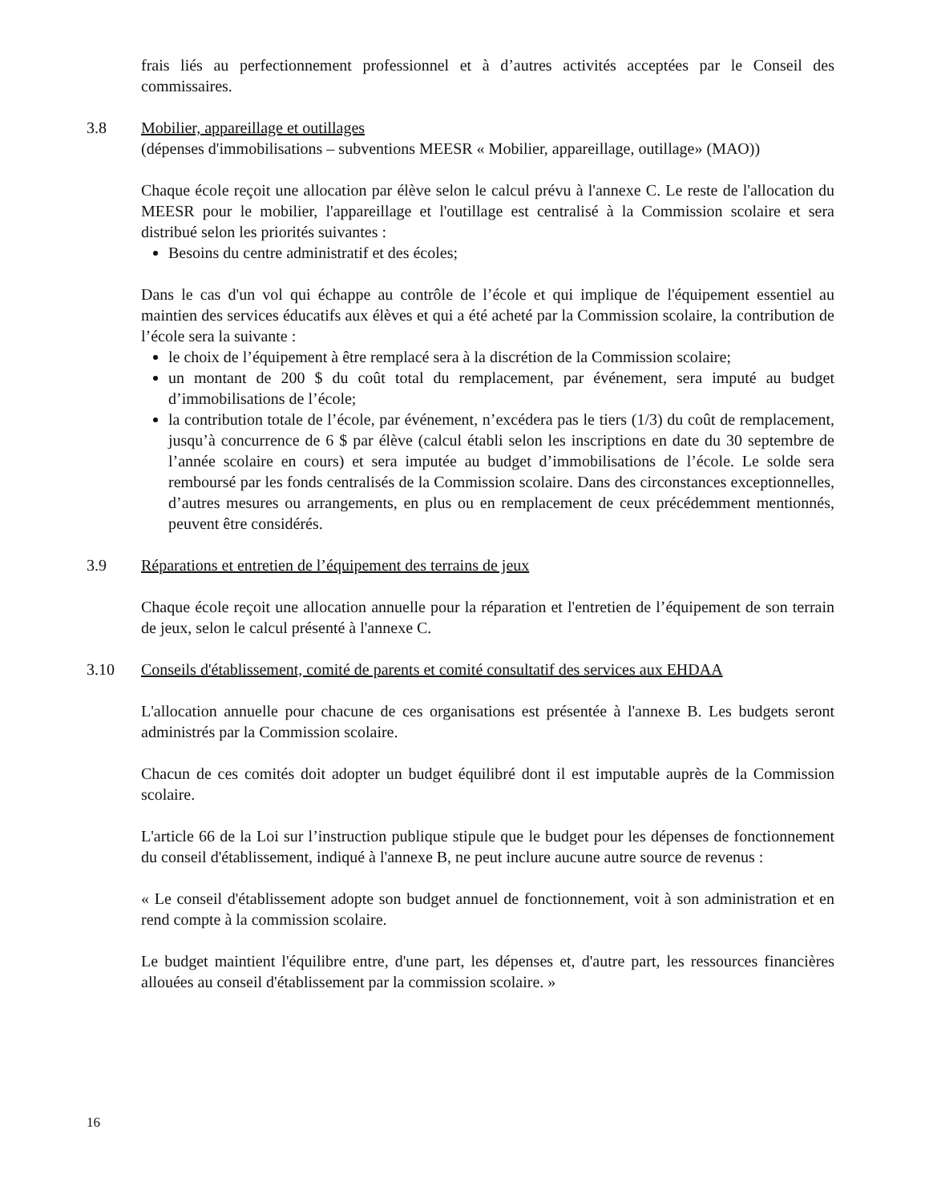frais liés au perfectionnement professionnel et à d’autres activités acceptées par le Conseil des commissaires.
3.8 Mobilier, appareillage et outillages
(dépenses d'immobilisations – subventions MEESR « Mobilier, appareillage, outillage» (MAO))
Chaque école reçoit une allocation par élève selon le calcul prévu à l'annexe C. Le reste de l'allocation du MEESR pour le mobilier, l'appareillage et l'outillage est centralisé à la Commission scolaire et sera distribué selon les priorités suivantes :
Besoins du centre administratif et des écoles;
Dans le cas d'un vol qui échappe au contrôle de l’école et qui implique de l'équipement essentiel au maintien des services éducatifs aux élèves et qui a été acheté par la Commission scolaire, la contribution de l’école sera la suivante :
le choix de l’équipement à être remplacé sera à la discrétion de la Commission scolaire;
un montant de 200 $ du coût total du remplacement, par événement, sera imputé au budget d’immobilisations de l’école;
la contribution totale de l’école, par événement, n’excédera pas le tiers (1/3) du coût de remplacement, jusqu’à concurrence de 6 $ par élève (calcul établi selon les inscriptions en date du 30 septembre de l’année scolaire en cours) et sera imputée au budget d’immobilisations de l’école. Le solde sera remboursé par les fonds centralisés de la Commission scolaire. Dans des circonstances exceptionnelles, d’autres mesures ou arrangements, en plus ou en remplacement de ceux précédemment mentionnés, peuvent être considérés.
3.9 Réparations et entretien de l’équipement des terrains de jeux
Chaque école reçoit une allocation annuelle pour la réparation et l'entretien de l’équipement de son terrain de jeux, selon le calcul présenté à l'annexe C.
3.10 Conseils d'établissement, comité de parents et comité consultatif des services aux EHDAA
L'allocation annuelle pour chacune de ces organisations est présentée à l'annexe B. Les budgets seront administrés par la Commission scolaire.
Chacun de ces comités doit adopter un budget équilibré dont il est imputable auprès de la Commission scolaire.
L'article 66 de la Loi sur l’instruction publique stipule que le budget pour les dépenses de fonctionnement du conseil d'établissement, indiqué à l'annexe B, ne peut inclure aucune autre source de revenus :
« Le conseil d'établissement adopte son budget annuel de fonctionnement, voit à son administration et en rend compte à la commission scolaire.
Le budget maintient l'équilibre entre, d'une part, les dépenses et, d'autre part, les ressources financières allouées au conseil d'établissement par la commission scolaire. »
16